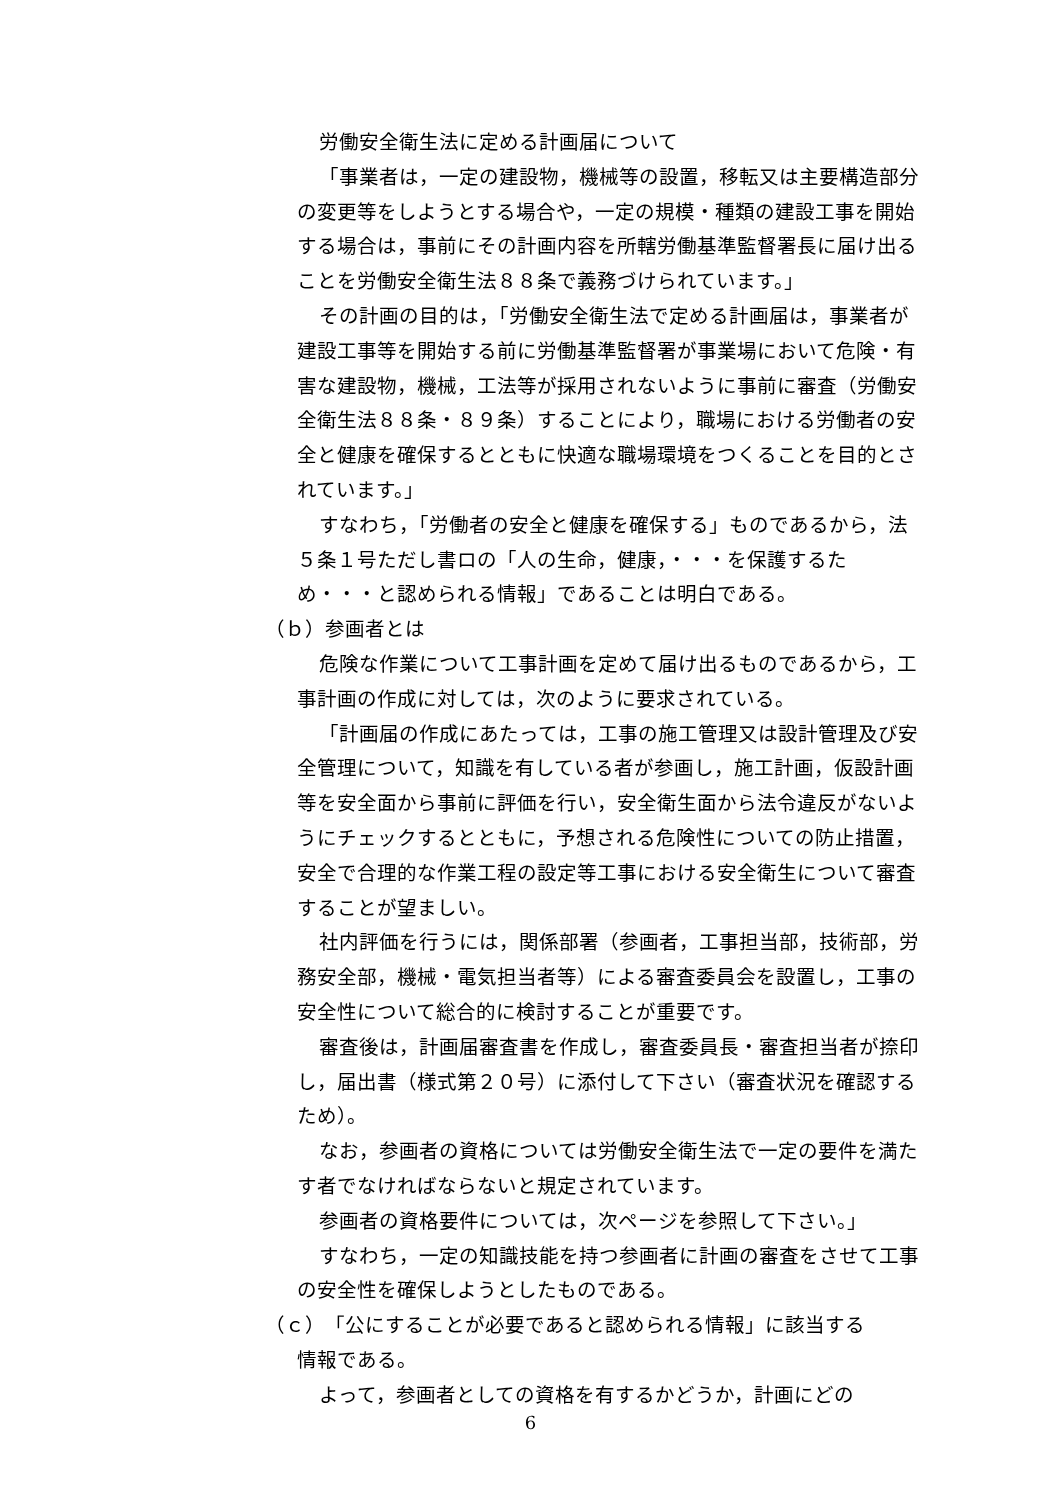労働安全衛生法に定める計画届について
「事業者は，一定の建設物，機械等の設置，移転又は主要構造部分の変更等をしようとする場合や，一定の規模・種類の建設工事を開始する場合は，事前にその計画内容を所轄労働基準監督署長に届け出ることを労働安全衛生法８８条で義務づけられています。」
その計画の目的は，「労働安全衛生法で定める計画届は，事業者が建設工事等を開始する前に労働基準監督署が事業場において危険・有害な建設物，機械，工法等が採用されないように事前に審査（労働安全衛生法８８条・８９条）することにより，職場における労働者の安全と健康を確保するとともに快適な職場環境をつくることを目的とされています。」
すなわち，「労働者の安全と健康を確保する」ものであるから，法５条１号ただし書ロの「人の生命，健康，・・・を保護するため・・・と認められる情報」であることは明白である。
（ｂ）参画者とは
危険な作業について工事計画を定めて届け出るものであるから，工事計画の作成に対しては，次のように要求されている。
「計画届の作成にあたっては，工事の施工管理又は設計管理及び安全管理について，知識を有している者が参画し，施工計画，仮設計画等を安全面から事前に評価を行い，安全衛生面から法令違反がないようにチェックするとともに，予想される危険性についての防止措置，安全で合理的な作業工程の設定等工事における安全衛生について審査することが望ましい。
社内評価を行うには，関係部署（参画者，工事担当部，技術部，労務安全部，機械・電気担当者等）による審査委員会を設置し，工事の安全性について総合的に検討することが重要です。
審査後は，計画届審査書を作成し，審査委員長・審査担当者が捺印し，届出書（様式第２０号）に添付して下さい（審査状況を確認するため）。
なお，参画者の資格については労働安全衛生法で一定の要件を満たす者でなければならないと規定されています。
参画者の資格要件については，次ページを参照して下さい。」
すなわち，一定の知識技能を持つ参画者に計画の審査をさせて工事の安全性を確保しようとしたものである。
（ｃ）「公にすることが必要であると認められる情報」に該当する
情報である。
よって，参画者としての資格を有するかどうか，計画にどの
6